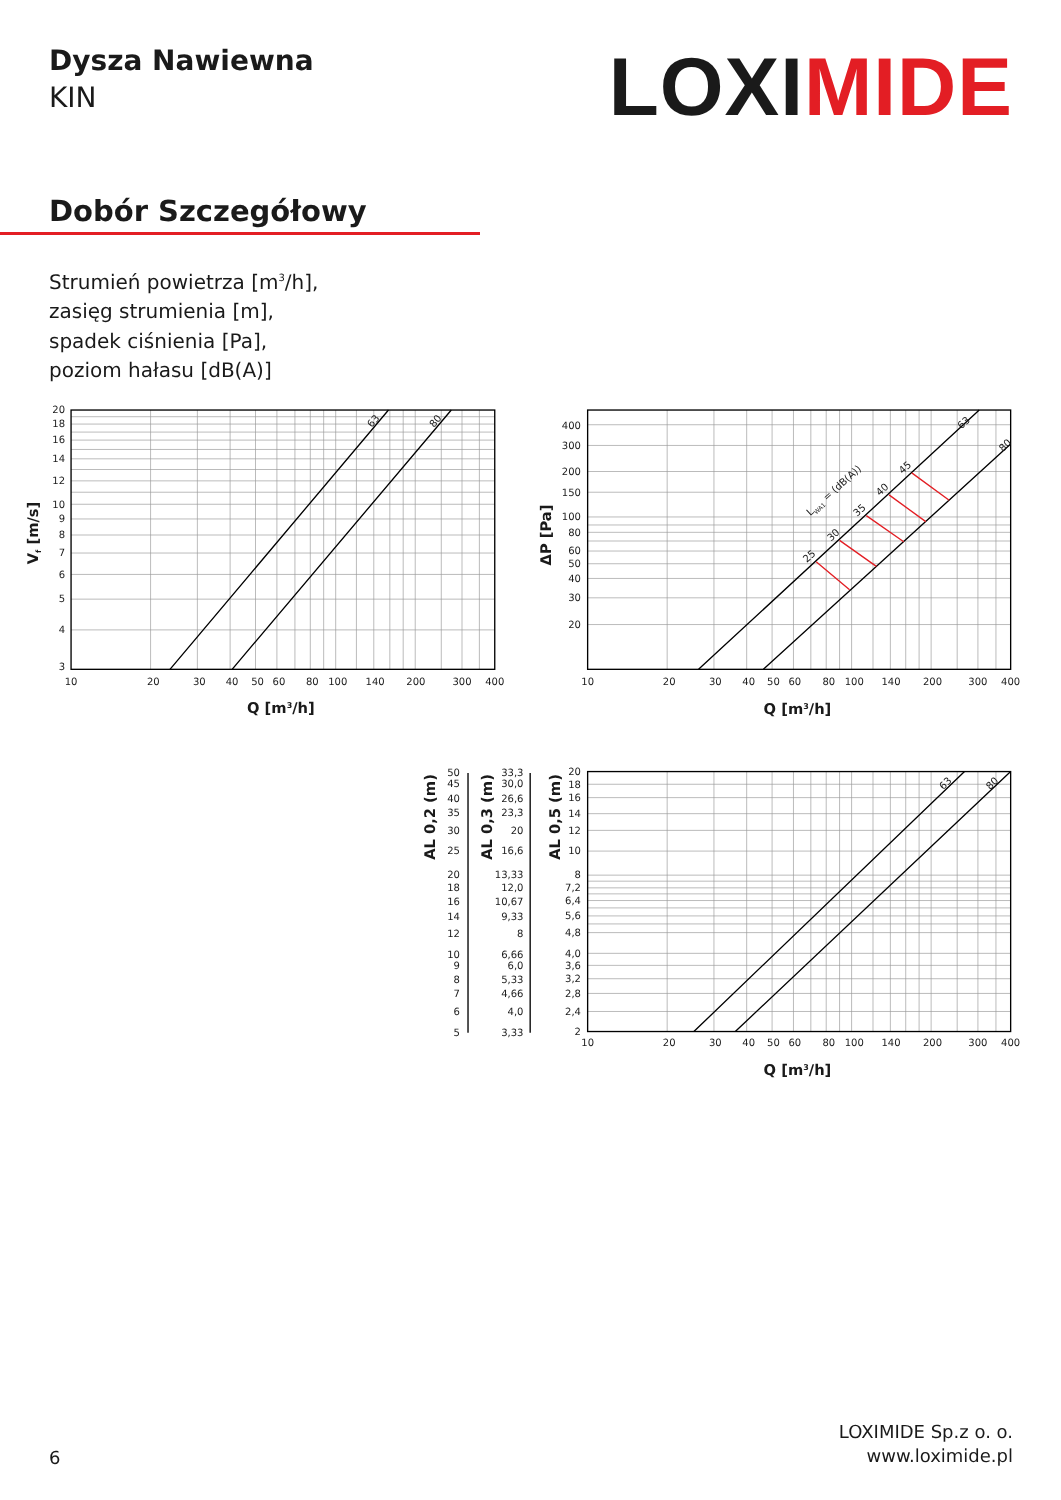Dysza Nawiewna
KIN
LOXIMIDE
Dobór Szczegółowy
Strumień powietrza [m<sup>3</sup>/h],
zasięg strumienia [m],
spadek ciśnienia [Pa],
poziom hałasu [dB(A)]
20
18
16
14
12
10
9
8
7
6
5
4
3
400
300
200
150
100
80
60
50
40
30
20
20
18
16
14
12
10
8
7,2
6,4
5,6
4,8
4,0
3,6
3,2
2,8
2,4
2
50
45
40
35
30
25
20
18
16
14
12
10
9
8
7
6
5
33,3
30,0
26,6
23,3
20
16,6
13,33
12,0
10,67
9,33
8
6,66
6,0
5,33
4,66
4,0
3,33
10
20
30
40
50
60
80
100
140
200
300
400
10
20
30
40
50
60
80
100
140
200
300
400
10
20
30
40
50
60
80
100
140
200
300
400
Q [m3/h]
Q [m3/h]
Q [m3/h]
Vf [m/s]
ΔP [Pa]
AL 0,2 (m)
AL 0,3 (m)
AL 0,5 (m)
63
80
63
80
63
80
LWA1 = (dB(A))
25
30
35
40
45
6
LOXIMIDE Sp.z o. o.
www.loximide.pl